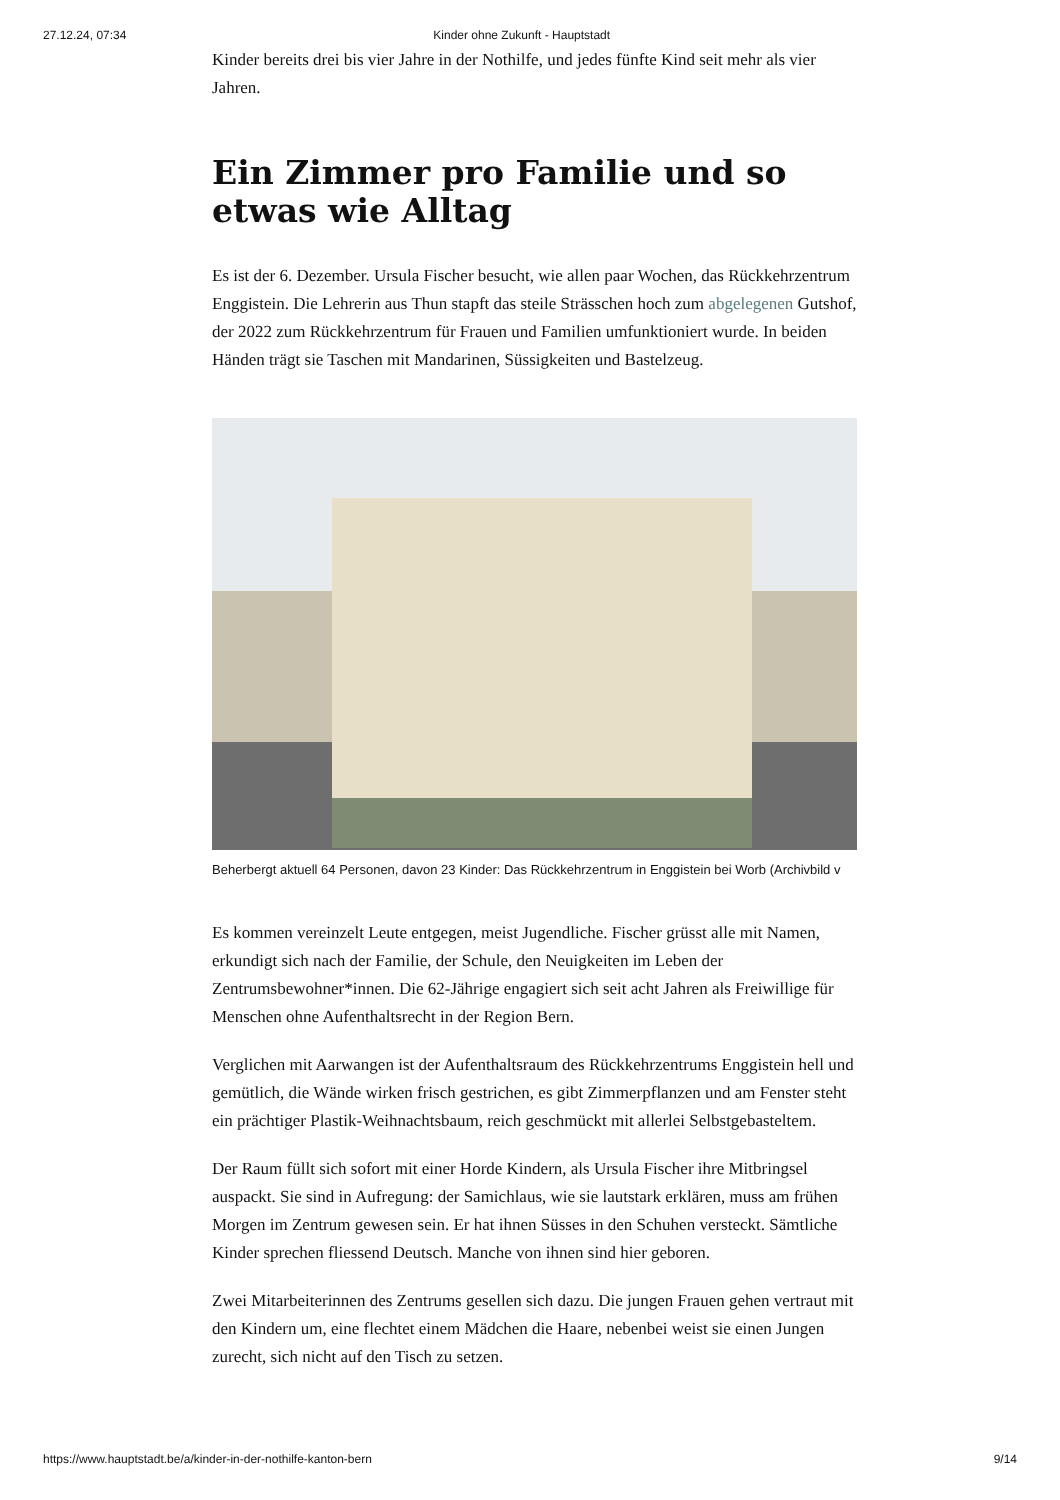27.12.24, 07:34 Kinder ohne Zukunft - Hauptstadt
Kinder bereits drei bis vier Jahre in der Nothilfe, und jedes fünfte Kind seit mehr als vier Jahren.
Ein Zimmer pro Familie und so etwas wie Alltag
Es ist der 6. Dezember. Ursula Fischer besucht, wie allen paar Wochen, das Rückkehrzentrum Enggistein. Die Lehrerin aus Thun stapft das steile Strässchen hoch zum abgelegenen Gutshof, der 2022 zum Rückkehrzentrum für Frauen und Familien umfunktioniert wurde. In beiden Händen trägt sie Taschen mit Mandarinen, Süssigkeiten und Bastelzeug.
Beherbergt aktuell 64 Personen, davon 23 Kinder: Das Rückkehrzentrum in Enggistein bei Worb (Archivbild v
Es kommen vereinzelt Leute entgegen, meist Jugendliche. Fischer grüsst alle mit Namen, erkundigt sich nach der Familie, der Schule, den Neuigkeiten im Leben der Zentrumsbewohner*innen. Die 62-Jährige engagiert sich seit acht Jahren als Freiwillige für Menschen ohne Aufenthaltsrecht in der Region Bern.
Verglichen mit Aarwangen ist der Aufenthaltsraum des Rückkehrzentrums Enggistein hell und gemütlich, die Wände wirken frisch gestrichen, es gibt Zimmerpflanzen und am Fenster steht ein prächtiger Plastik-Weihnachtsbaum, reich geschmückt mit allerlei Selbstgebasteltem.
Der Raum füllt sich sofort mit einer Horde Kindern, als Ursula Fischer ihre Mitbringsel auspackt. Sie sind in Aufregung: der Samichlaus, wie sie lautstark erklären, muss am frühen Morgen im Zentrum gewesen sein. Er hat ihnen Süsses in den Schuhen versteckt. Sämtliche Kinder sprechen fliessend Deutsch. Manche von ihnen sind hier geboren.
Zwei Mitarbeiterinnen des Zentrums gesellen sich dazu. Die jungen Frauen gehen vertraut mit den Kindern um, eine flechtet einem Mädchen die Haare, nebenbei weist sie einen Jungen zurecht, sich nicht auf den Tisch zu setzen.
https://www.hauptstadt.be/a/kinder-in-der-nothilfe-kanton-bern 9/14